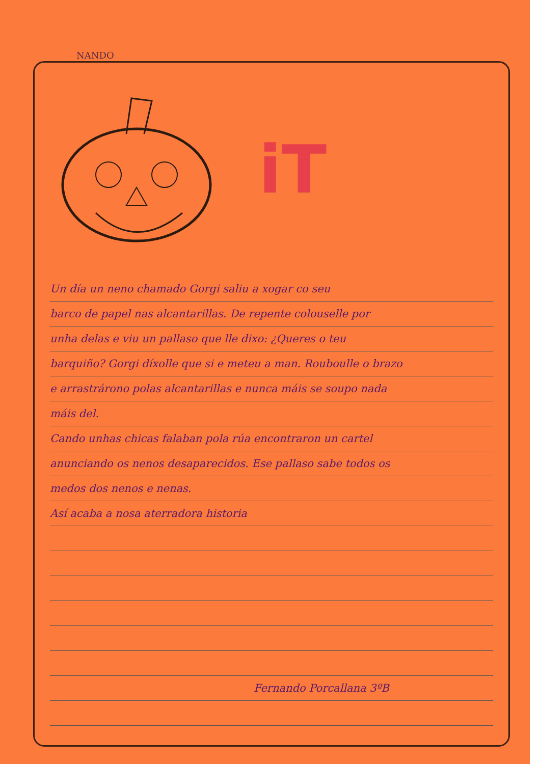NANDO
iT
Un día un neno chamado Gorgi saliu a xogar co seu
barco de papel nas alcantarillas. De repente colouselle por
unha delas e viu un pallaso que lle dixo: ¿Queres o teu
barquiño? Gorgi díxolle que si e meteu a man. Rouboulle o brazo
e arrastrárono polas alcantarillas e nunca máis se soupo nada
máis del.
Cando unhas chicas falaban pola rúa encontraron un cartel
anunciando os nenos desaparecidos. Ese pallaso sabe todos os
medos dos nenos e nenas.
Así acaba a nosa aterradora historia
Fernando Porcallana 3ºB